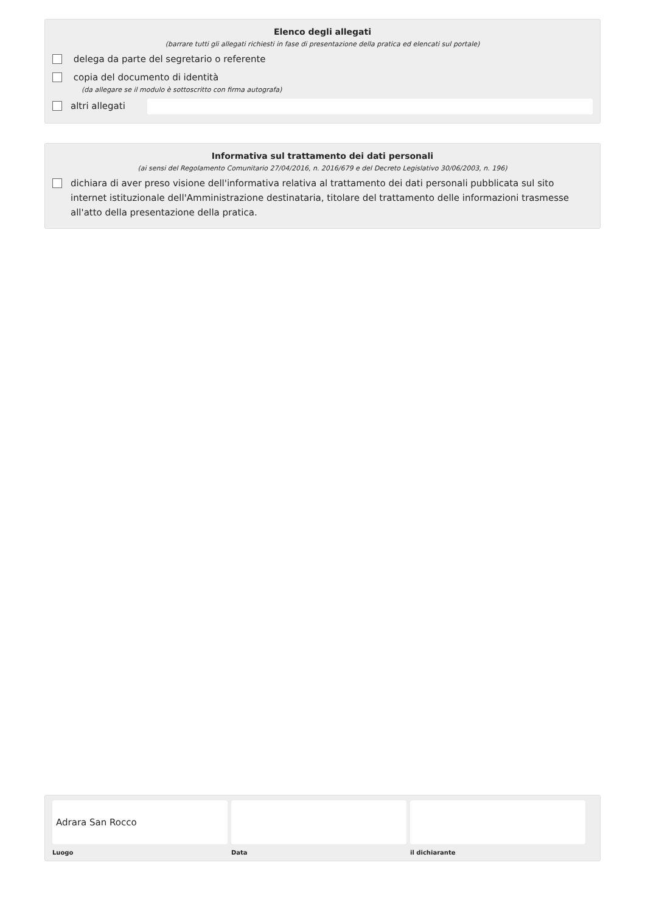Elenco degli allegati
(barrare tutti gli allegati richiesti in fase di presentazione della pratica ed elencati sul portale)
delega da parte del segretario o referente
copia del documento di identità
(da allegare se il modulo è sottoscritto con firma autografa)
altri allegati
Informativa sul trattamento dei dati personali
(ai sensi del Regolamento Comunitario 27/04/2016, n. 2016/679 e del Decreto Legislativo 30/06/2003, n. 196)
dichiara di aver preso visione dell'informativa relativa al trattamento dei dati personali pubblicata sul sito internet istituzionale dell'Amministrazione destinataria, titolare del trattamento delle informazioni trasmesse all'atto della presentazione della pratica.
Adrara San Rocco
Luogo
Data il dichiarante